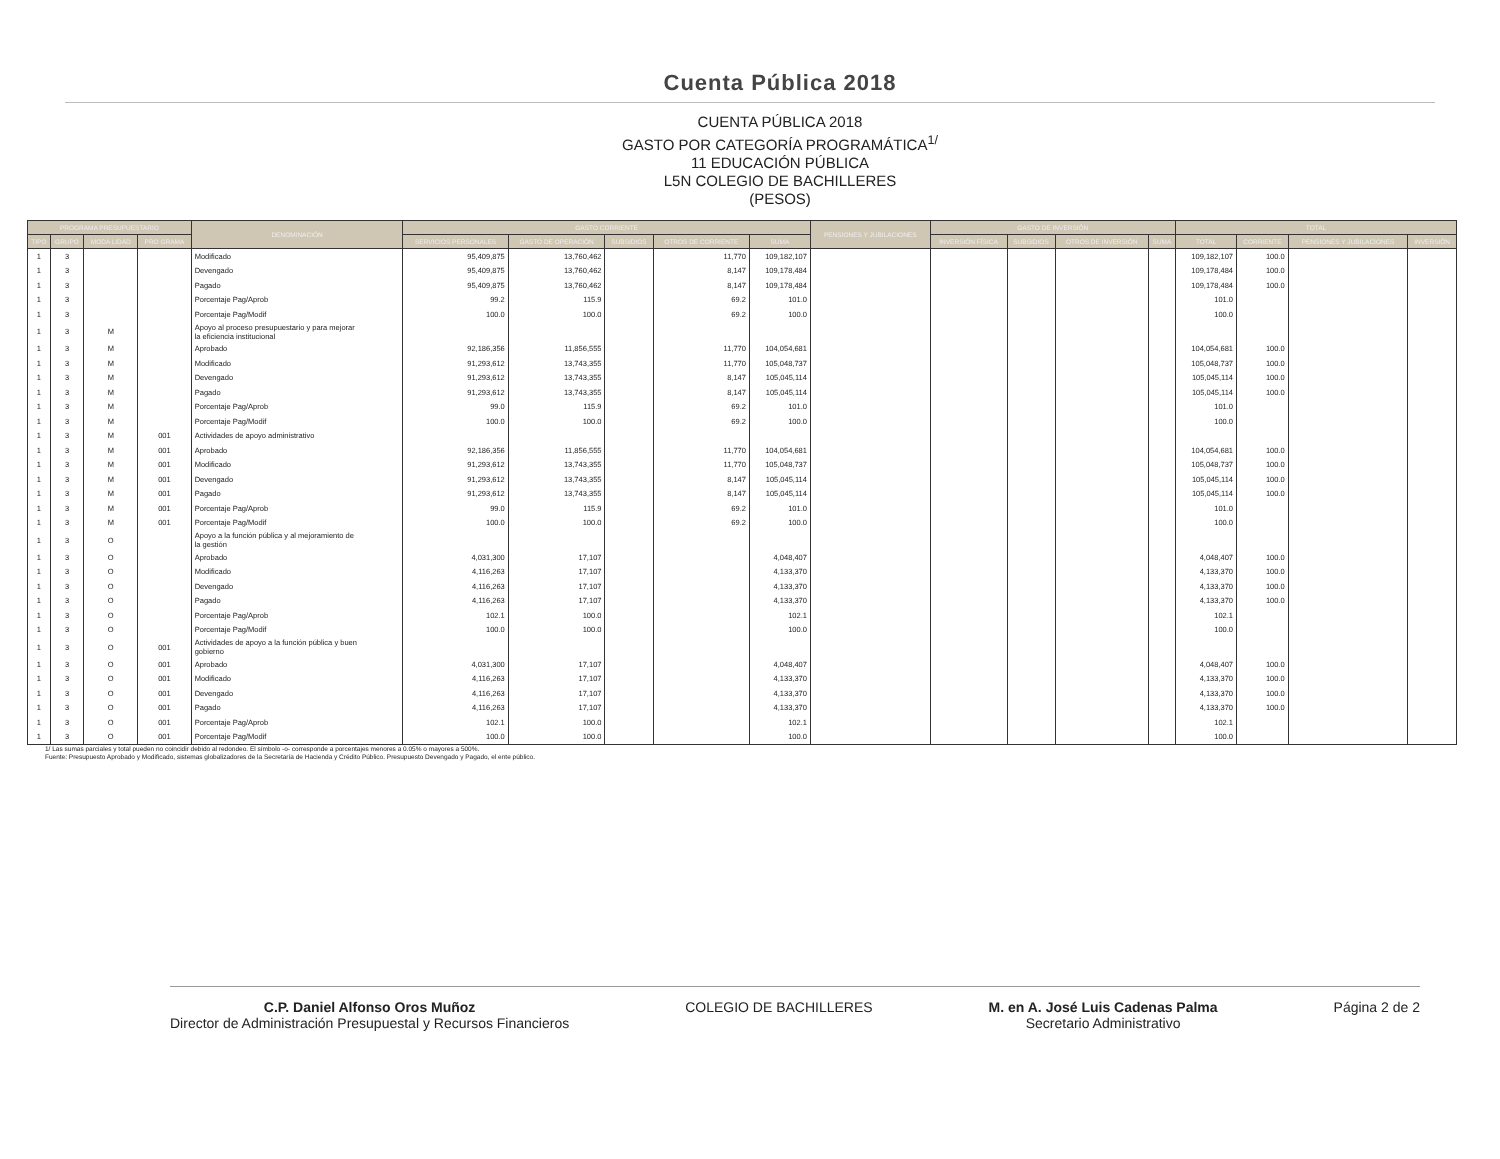Cuenta Pública 2018
CUENTA PÚBLICA 2018
GASTO POR CATEGORÍA PROGRAMÁTICA<sup>1/</sup>
11 EDUCACIÓN PÚBLICA
L5N COLEGIO DE BACHILLERES
(PESOS)
| PROGRAMA PRESUPUESTARIO | | | | DENOMINACIÓN | GASTO CORRIENTE | | | | | PENSIONES Y JUBILACIONES | GASTO DE INVERSIÓN | | | | TOTAL | | | |
| --- | --- | --- | --- | --- | --- | --- | --- | --- | --- | --- | --- | --- | --- | --- | --- | --- | --- | --- |
| TIPO | GRUPO | MODA LIDAD | PRO GRAMA | | SERVICIOS PERSONALES | GASTO DE OPERACIÓN | SUBSIDIOS | OTROS DE CORRIENTE | SUMA | | INVERSIÓN FÍSICA | SUBSIDIOS | OTROS DE INVERSIÓN | SUMA | TOTAL | CORRIENTE | PENSIONES Y JUBILACIONES | INVERSIÓN |
| 1 | 3 | | | Modificado | 95,409,875 | 13,760,462 | | 11,770 | 109,182,107 | | | | | | 109,182,107 | 100.0 | | |
| 1 | 3 | | | Devengado | 95,409,875 | 13,760,462 | | 8,147 | 109,178,484 | | | | | | 109,178,484 | 100.0 | | |
| 1 | 3 | | | Pagado | 95,409,875 | 13,760,462 | | 8,147 | 109,178,484 | | | | | | 109,178,484 | 100.0 | | |
| 1 | 3 | | | Porcentaje Pag/Aprob | 99.2 | 115.9 | | 69.2 | 101.0 | | | | | | 101.0 | | | |
| 1 | 3 | | | Porcentaje Pag/Modif | 100.0 | 100.0 | | 69.2 | 100.0 | | | | | | 100.0 | | | |
| 1 | 3 | M | | Apoyo al proceso presupuestario y para mejorar la eficiencia institucional | | | | | | | | | | | | | | |
| 1 | 3 | M | | Aprobado | 92,186,356 | 11,856,555 | | 11,770 | 104,054,681 | | | | | | 104,054,681 | 100.0 | | |
| 1 | 3 | M | | Modificado | 91,293,612 | 13,743,355 | | 11,770 | 105,048,737 | | | | | | 105,048,737 | 100.0 | | |
| 1 | 3 | M | | Devengado | 91,293,612 | 13,743,355 | | 8,147 | 105,045,114 | | | | | | 105,045,114 | 100.0 | | |
| 1 | 3 | M | | Pagado | 91,293,612 | 13,743,355 | | 8,147 | 105,045,114 | | | | | | 105,045,114 | 100.0 | | |
| 1 | 3 | M | | Porcentaje Pag/Aprob | 99.0 | 115.9 | | 69.2 | 101.0 | | | | | | 101.0 | | | |
| 1 | 3 | M | | Porcentaje Pag/Modif | 100.0 | 100.0 | | 69.2 | 100.0 | | | | | | 100.0 | | | |
| 1 | 3 | M | 001 | Actividades de apoyo administrativo | | | | | | | | | | | | | | |
| 1 | 3 | M | 001 | Aprobado | 92,186,356 | 11,856,555 | | 11,770 | 104,054,681 | | | | | | 104,054,681 | 100.0 | | |
| 1 | 3 | M | 001 | Modificado | 91,293,612 | 13,743,355 | | 11,770 | 105,048,737 | | | | | | 105,048,737 | 100.0 | | |
| 1 | 3 | M | 001 | Devengado | 91,293,612 | 13,743,355 | | 8,147 | 105,045,114 | | | | | | 105,045,114 | 100.0 | | |
| 1 | 3 | M | 001 | Pagado | 91,293,612 | 13,743,355 | | 8,147 | 105,045,114 | | | | | | 105,045,114 | 100.0 | | |
| 1 | 3 | M | 001 | Porcentaje Pag/Aprob | 99.0 | 115.9 | | 69.2 | 101.0 | | | | | | 101.0 | | | |
| 1 | 3 | M | 001 | Porcentaje Pag/Modif | 100.0 | 100.0 | | 69.2 | 100.0 | | | | | | 100.0 | | | |
| 1 | 3 | O | | Apoyo a la función pública y al mejoramiento de la gestión | | | | | | | | | | | | | | |
| 1 | 3 | O | | Aprobado | 4,031,300 | 17,107 | | | 4,048,407 | | | | | | 4,048,407 | 100.0 | | |
| 1 | 3 | O | | Modificado | 4,116,263 | 17,107 | | | 4,133,370 | | | | | | 4,133,370 | 100.0 | | |
| 1 | 3 | O | | Devengado | 4,116,263 | 17,107 | | | 4,133,370 | | | | | | 4,133,370 | 100.0 | | |
| 1 | 3 | O | | Pagado | 4,116,263 | 17,107 | | | 4,133,370 | | | | | | 4,133,370 | 100.0 | | |
| 1 | 3 | O | | Porcentaje Pag/Aprob | 102.1 | 100.0 | | | 102.1 | | | | | | 102.1 | | | |
| 1 | 3 | O | | Porcentaje Pag/Modif | 100.0 | 100.0 | | | 100.0 | | | | | | 100.0 | | | |
| 1 | 3 | O | 001 | Actividades de apoyo a la función pública y buen gobierno | | | | | | | | | | | | | | |
| 1 | 3 | O | 001 | Aprobado | 4,031,300 | 17,107 | | | 4,048,407 | | | | | | 4,048,407 | 100.0 | | |
| 1 | 3 | O | 001 | Modificado | 4,116,263 | 17,107 | | | 4,133,370 | | | | | | 4,133,370 | 100.0 | | |
| 1 | 3 | O | 001 | Devengado | 4,116,263 | 17,107 | | | 4,133,370 | | | | | | 4,133,370 | 100.0 | | |
| 1 | 3 | O | 001 | Pagado | 4,116,263 | 17,107 | | | 4,133,370 | | | | | | 4,133,370 | 100.0 | | |
| 1 | 3 | O | 001 | Porcentaje Pag/Aprob | 102.1 | 100.0 | | | 102.1 | | | | | | 102.1 | | | |
| 1 | 3 | O | 001 | Porcentaje Pag/Modif | 100.0 | 100.0 | | | 100.0 | | | | | | 100.0 | | | |
1/ Las sumas parciales y total pueden no coincidir debido al redondeo. El símbolo -o- corresponde a porcentajes menores a 0.05% o mayores a 500%.
Fuente: Presupuesto Aprobado y Modificado, sistemas globalizadores de la Secretaría de Hacienda y Crédito Público. Presupuesto Devengado y Pagado, el ente público.
C.P. Daniel Alfonso Oros Muñoz
Director de Administración Presupuestal y Recursos Financieros
COLEGIO DE BACHILLERES M. en A. José Luis Cadenas Palma
Secretario Administrativo
Página 2 de 2